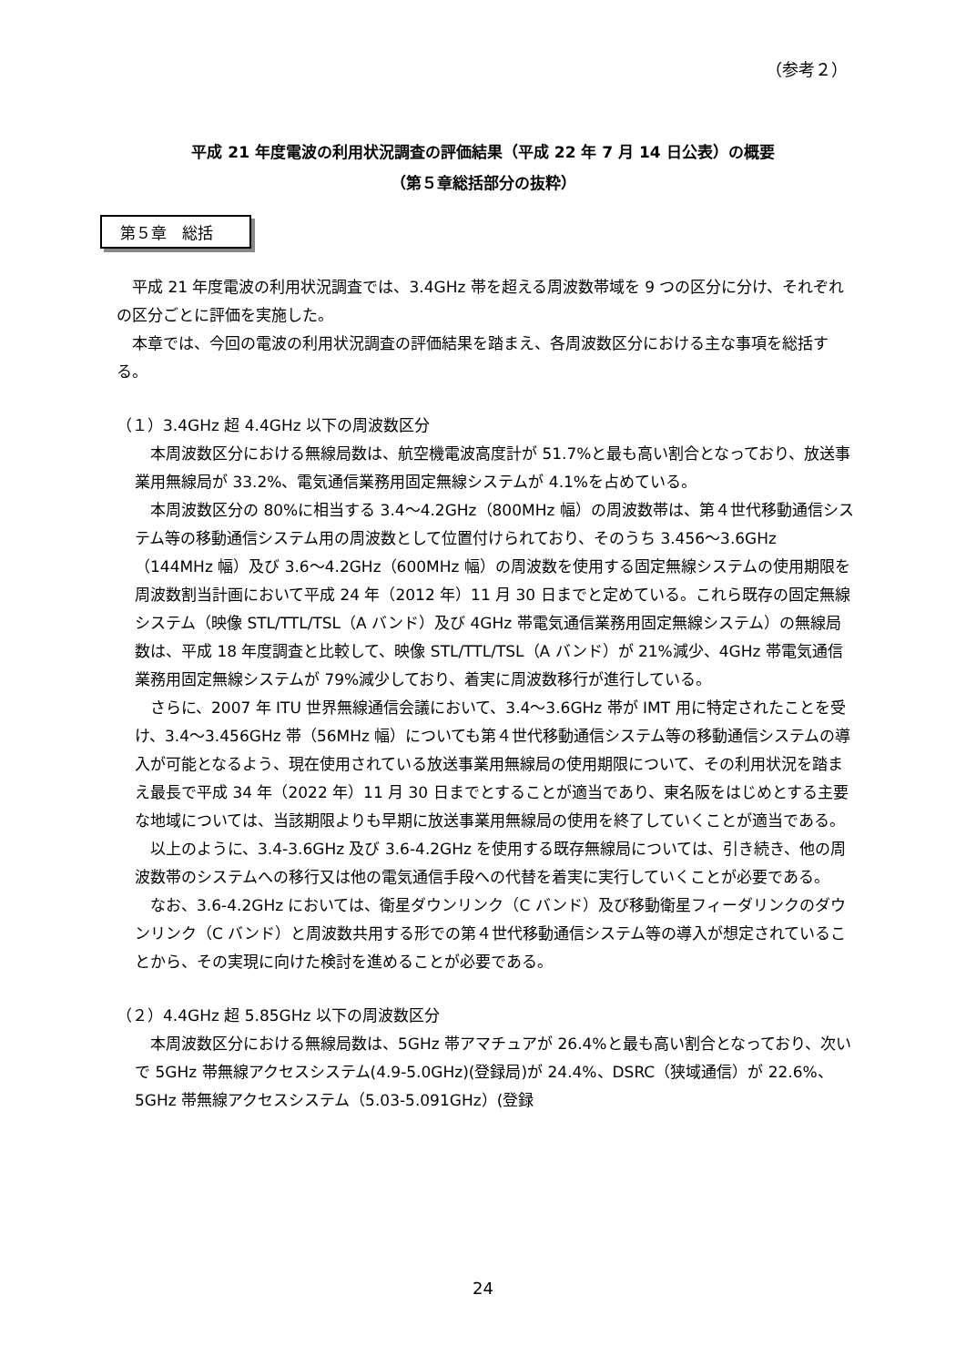（参考２）
平成 21 年度電波の利用状況調査の評価結果（平成 22 年 7 月 14 日公表）の概要
（第５章総括部分の抜粋）
第５章　総括
平成 21 年度電波の利用状況調査では、3.4GHz 帯を超える周波数帯域を 9 つの区分に分け、それぞれの区分ごとに評価を実施した。
本章では、今回の電波の利用状況調査の評価結果を踏まえ、各周波数区分における主な事項を総括する。
（１）3.4GHz 超 4.4GHz 以下の周波数区分
本周波数区分における無線局数は、航空機電波高度計が 51.7%と最も高い割合となっており、放送事業用無線局が 33.2%、電気通信業務用固定無線システムが 4.1%を占めている。
本周波数区分の 80%に相当する 3.4～4.2GHz（800MHz 幅）の周波数帯は、第４世代移動通信システム等の移動通信システム用の周波数として位置付けられており、そのうち 3.456～3.6GHz（144MHz 幅）及び 3.6～4.2GHz（600MHz 幅）の周波数を使用する固定無線システムの使用期限を周波数割当計画において平成 24 年（2012 年）11 月 30 日までと定めている。これら既存の固定無線システム（映像 STL/TTL/TSL（A バンド）及び 4GHz 帯電気通信業務用固定無線システム）の無線局数は、平成 18 年度調査と比較して、映像 STL/TTL/TSL（A バンド）が 21%減少、4GHz 帯電気通信業務用固定無線システムが 79%減少しており、着実に周波数移行が進行している。
さらに、2007 年 ITU 世界無線通信会議において、3.4～3.6GHz 帯が IMT 用に特定されたことを受け、3.4～3.456GHz 帯（56MHz 幅）についても第４世代移動通信システム等の移動通信システムの導入が可能となるよう、現在使用されている放送事業用無線局の使用期限について、その利用状況を踏まえ最長で平成 34 年（2022 年）11 月 30 日までとすることが適当であり、東名阪をはじめとする主要な地域については、当該期限よりも早期に放送事業用無線局の使用を終了していくことが適当である。
以上のように、3.4-3.6GHz 及び 3.6-4.2GHz を使用する既存無線局については、引き続き、他の周波数帯のシステムへの移行又は他の電気通信手段への代替を着実に実行していくことが必要である。
なお、3.6-4.2GHz においては、衛星ダウンリンク（C バンド）及び移動衛星フィーダリンクのダウンリンク（C バンド）と周波数共用する形での第４世代移動通信システム等の導入が想定されていることから、その実現に向けた検討を進めることが必要である。
（２）4.4GHz 超 5.85GHz 以下の周波数区分
本周波数区分における無線局数は、5GHz 帯アマチュアが 26.4%と最も高い割合となっており、次いで 5GHz 帯無線アクセスシステム(4.9-5.0GHz)(登録局)が 24.4%、DSRC（狭域通信）が 22.6%、5GHz 帯無線アクセスシステム（5.03-5.091GHz）(登録
24